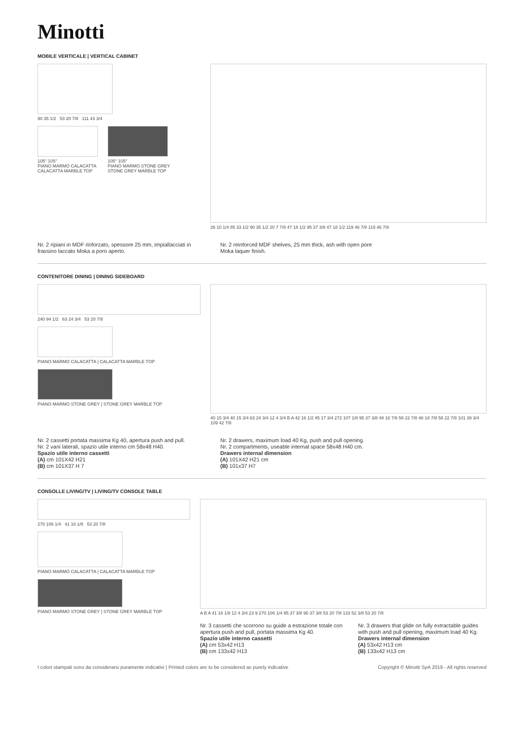Minotti
MOBILE VERTICALE | VERTICAL CABINET
90 35 1/2 53 20 7/8 111 43 3/4
105° 105°
PIANO MARMO CALACATTA
CALACATTA MARBLE TOP
105° 105°
PIANO MARMO STONE GREY
STONE GREY MARBLE TOP
26 10 1/4 85 33 1/2 90 35 1/2 20 7 7/8 47 18 1/2 95 37 3/8 47 18 1/2 119 46 7/8 119 46 7/8
Nr. 2 ripiani in MDF rinforzato, spessore 25 mm, impiallacciati in frassino laccato Moka a poro aperto.
Nr. 2 reinforced MDF shelves, 25 mm thick, ash with open pore Moka laquer finish.
CONTENITORE DINING | DINING SIDEBOARD
240 94 1/2 63 24 3/4 53 20 7/8
PIANO MARMO CALACATTA | CALACATTA MARBLE TOP
PIANO MARMO STONE GREY | STONE GREY MARBLE TOP
40 15 3/4 40 15 3/4 63 24 3/4 12 4 3/4 B A 42 16 1/2 45 17 3/4 272 107 1/8 95 37 3/8 48 18 7/8 58 22 7/8 48 18 7/8 58 22 7/8 101 39 3/4 109 42 7/8
Nr. 2 cassetti portata massima Kg 40, apertura push and pull.
Nr. 2 vani laterali, spazio utile interno cm 58x48 H40.
Spazio utile interno cassetti
(A) cm 101X42 H21
(B) cm 101X37 H 7
Nr. 2 drawers, maximum load 40 Kg, push and pull opening.
Nr. 2 compartments, useable internal space 58x48 H40 cm.
Drawers internal dimension
(A) 101X42 H21 cm
(B) 101x37 H7
CONSOLLE LIVING/TV | LIVING/TV CONSOLE TABLE
270 106 1/4 41 16 1/8 53 20 7/8
PIANO MARMO CALACATTA | CALACATTA MARBLE TOP
PIANO MARMO STONE GREY | STONE GREY MARBLE TOP
A B A 41 16 1/8 12 4 3/4 23 9 270 106 1/4 95 37 3/8 95 37 3/8 53 20 7/8 133 52 3/8 53 20 7/8
Nr. 3 cassetti che scorrono su guide a estrazione totale con apertura push and pull, portata massima Kg 40.
Spazio utile interno cassetti
(A) cm 53x42 H13
(B) cm 133x42 H13
Nr. 3 drawers that glide on fully extractable guides with push and pull opening, maximum load 40 Kg.
Drawers internal dimension
(A) 53x42 H13 cm
(B) 133x42 H13 cm
I colori stampati sono da considerarsi puramente indicativi | Printed colors are to be considered as purely indicative Copyright © Minotti SpA 2019 - All rights reserved